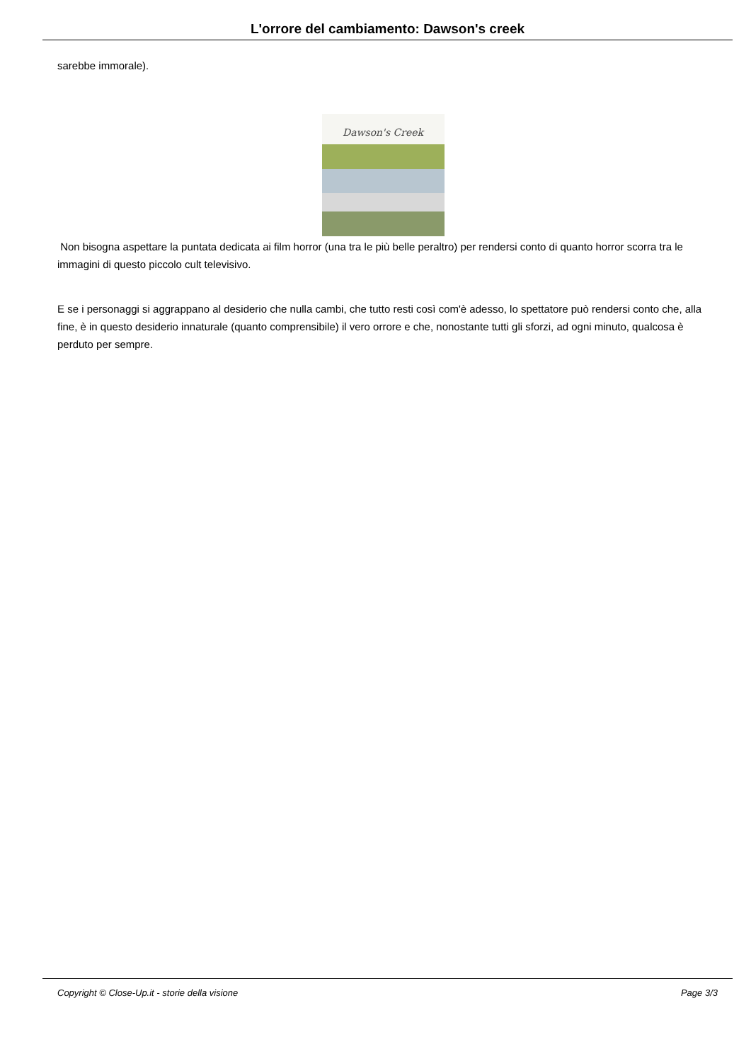L'orrore del cambiamento: Dawson's creek
sarebbe immorale).
Dawson's Creek
Non bisogna aspettare la puntata dedicata ai film horror (una tra le più belle peraltro) per rendersi conto di quanto horror scorra tra le immagini di questo piccolo cult televisivo.
E se i personaggi si aggrappano al desiderio che nulla cambi, che tutto resti così com'è adesso, lo spettatore può rendersi conto che, alla fine, è in questo desiderio innaturale (quanto comprensibile) il vero orrore e che, nonostante tutti gli sforzi, ad ogni minuto, qualcosa è perduto per sempre.
Copyright © Close-Up.it - storie della visione Page 3/3